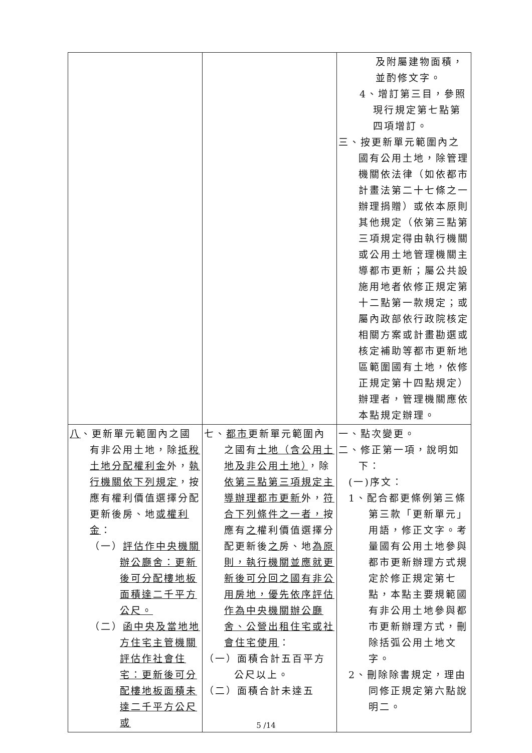| | | 及附屬建物面積， 並酌修文字。 4、增訂第三目，參照 現行規定第七點第 四項增訂。 三、按更新單元範圍內之國有公用土地，除管理機關依法律（如依都市計畫法第二十七條之一辦理捐贈）或依本原則其他規定（依第三點第三項規定得由執行機關或公用土地管理機關主導都市更新；屬公共設施用地者依修正規定第十二點第一款規定；或屬內政部依行政院核定相關方案或計畫勘選或核定補助等都市更新地區範圍國有土地，依修正規定第十四點規定）辦理者，管理機關應依本點規定辦理。 |
| 八 、更新單元範圍內之國有非公用土地，除 抵稅土地分配權利金 外， 執行機關依下列規定 ，按應有權利價值選擇分配更新後房、地 或權利金 ： （一） 評估作中央機關辦公廳舍：更新後可分配樓地板面積達二千平方公尺。 （二） 函中央及當地地方住宅主管機關評估作社會住宅：更新後可分配樓地板面積未達二千平方公尺或 | 七、 都市 更新單元範圍內之國有 土地（含公用土地及非公用土地） ，除 依第三點第三項規定主導辦理都市更新 外， 符合下列條件之一者， 按應有 之 權利價值選擇分配更新後 之 房、地 為原則，執行機關並應就更新後可分回之國有非公用房地，優先依序評估作為中央機關辦公廳舍、公營出租住宅或社會住宅使用 ： （一）面積合計五百平方公尺以上。 （二）面積合計未達五 | 一、點次變更。 二、修正第一項，說明如下： (一)序文： 1、配合都更條例第三條第三款「更新單元」用語，修正文字。考量國有公用土地參與都市更新辦理方式規定於修正規定第七點，本點主要規範國有非公用土地參與都市更新辦理方式，刪除括弧公用土地文字。 2、刪除除書規定，理由同修正規定第六點說明二。 |
5 /14